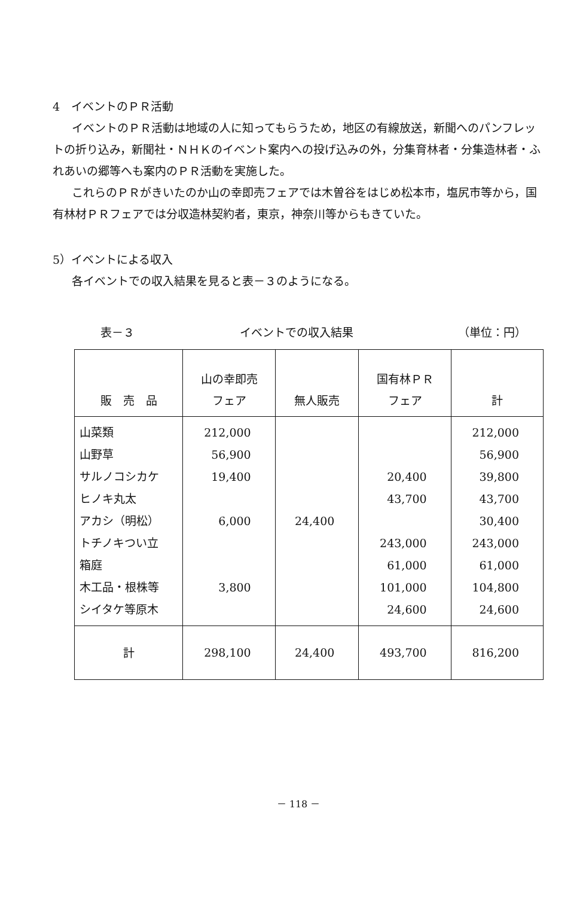4　イベントのＰＲ活動
イベントのＰＲ活動は地域の人に知ってもらうため，地区の有線放送，新聞へのパンフレットの折り込み，新聞社・ＮＨＫのイベント案内への投げ込みの外，分集育林者・分集造林者・ふれあいの郷等へも案内のＰＲ活動を実施した。
これらのＰＲがきいたのか山の幸即売フェアでは木曽谷をはじめ松本市，塩尻市等から，国有林材ＰＲフェアでは分収造林契約者，東京，神奈川等からもきていた。
5）イベントによる収入
各イベントでの収入結果を見ると表－３のようになる。
表－３ イベントでの収入結果 （単位：円）
| 販 売 品 | 山の幸即売 フェア | 無人販売 | 国有林ＰＲ フェア | 計 |
| --- | --- | --- | --- | --- |
| 山菜類 山野草 サルノコシカケ ヒノキ丸太 アカシ（明松） トチノキつい立 箱庭 木工品・根株等 シイタケ等原木 | 212,000 56,900 19,400 6,000 3,800 | 24,400 | 20,400 43,700 243,000 61,000 101,000 24,600 | 212,000 56,900 39,800 43,700 30,400 243,000 61,000 104,800 24,600 |
| 計 | 298,100 | 24,400 | 493,700 | 816,200 |
－ 118 －